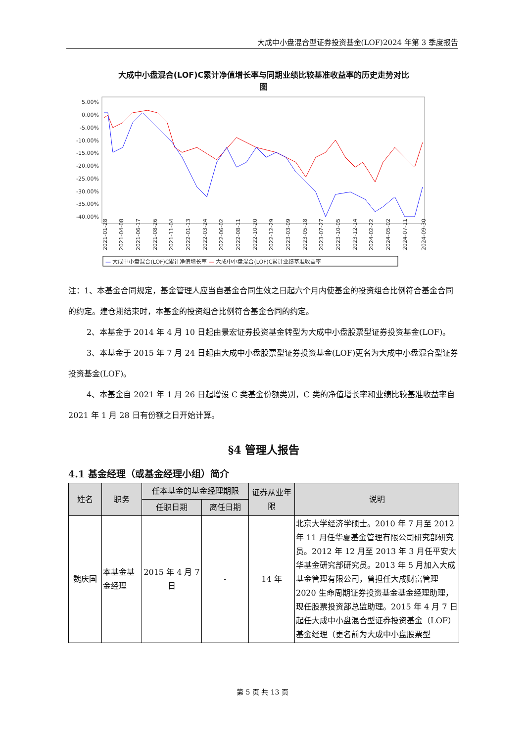大成中小盘混合型证券投资基金(LOF)2024 年第 3 季度报告
大成中小盘混合(LOF)C累计净值增长率与同期业绩比较基准收益率的历史走势对比
图
5.00%
0.00%
-5.00%
-10.00%
-15.00%
-20.00%
-25.00%
-30.00%
-35.00%
-40.00%
2021-01-28
2021-04-08
2021-06-17
2021-08-26
2021-11-04
2022-01-13
2022-03-24
2022-06-02
2022-08-11
2022-10-20
2022-12-29
2023-03-09
2023-05-18
2023-07-27
2023-10-05
2023-12-14
2024-02-22
2024-05-02
2024-07-11
2024-09-30
— 大成中小盘混合(LOF)C累计净值增长率 — 大成中小盘混合(LOF)C累计业绩基准收益率
注：1、本基金合同规定，基金管理人应当自基金合同生效之日起六个月内使基金的投资组合比例符合基金合同的约定。建仓期结束时，本基金的投资组合比例符合基金合同的约定。
2、本基金于 2014 年 4 月 10 日起由景宏证券投资基金转型为大成中小盘股票型证券投资基金(LOF)。
3、本基金于 2015 年 7 月 24 日起由大成中小盘股票型证券投资基金(LOF)更名为大成中小盘混合型证券投资基金(LOF)。
4、本基金自 2021 年 1 月 26 日起增设 C 类基金份额类别，C 类的净值增长率和业绩比较基准收益率自 2021 年 1 月 28 日有份额之日开始计算。
§4 管理人报告
4.1 基金经理（或基金经理小组）简介
| 姓名 | 职务 | 任本基金的基金经理期限 | | 证券从业年限 | 说明 |
| --- | --- | --- | --- | --- | --- |
| | | 任职日期 | 离任日期 | | |
| 魏庆国 | 本基金基金经理 | 2015 年 4 月 7 日 | - | 14 年 | 北京大学经济学硕士。2010 年 7 月至 2012 年 11 月任华夏基金管理有限公司研究部研究员。2012 年 12 月至 2013 年 3 月任平安大华基金研究部研究员。2013 年 5 月加入大成基金管理有限公司，曾担任大成财富管理 2020 生命周期证券投资基金基金经理助理，现任股票投资部总监助理。2015 年 4 月 7 日起任大成中小盘混合型证券投资基金（LOF）基金经理（更名前为大成中小盘股票型 |
第 5 页 共 13 页